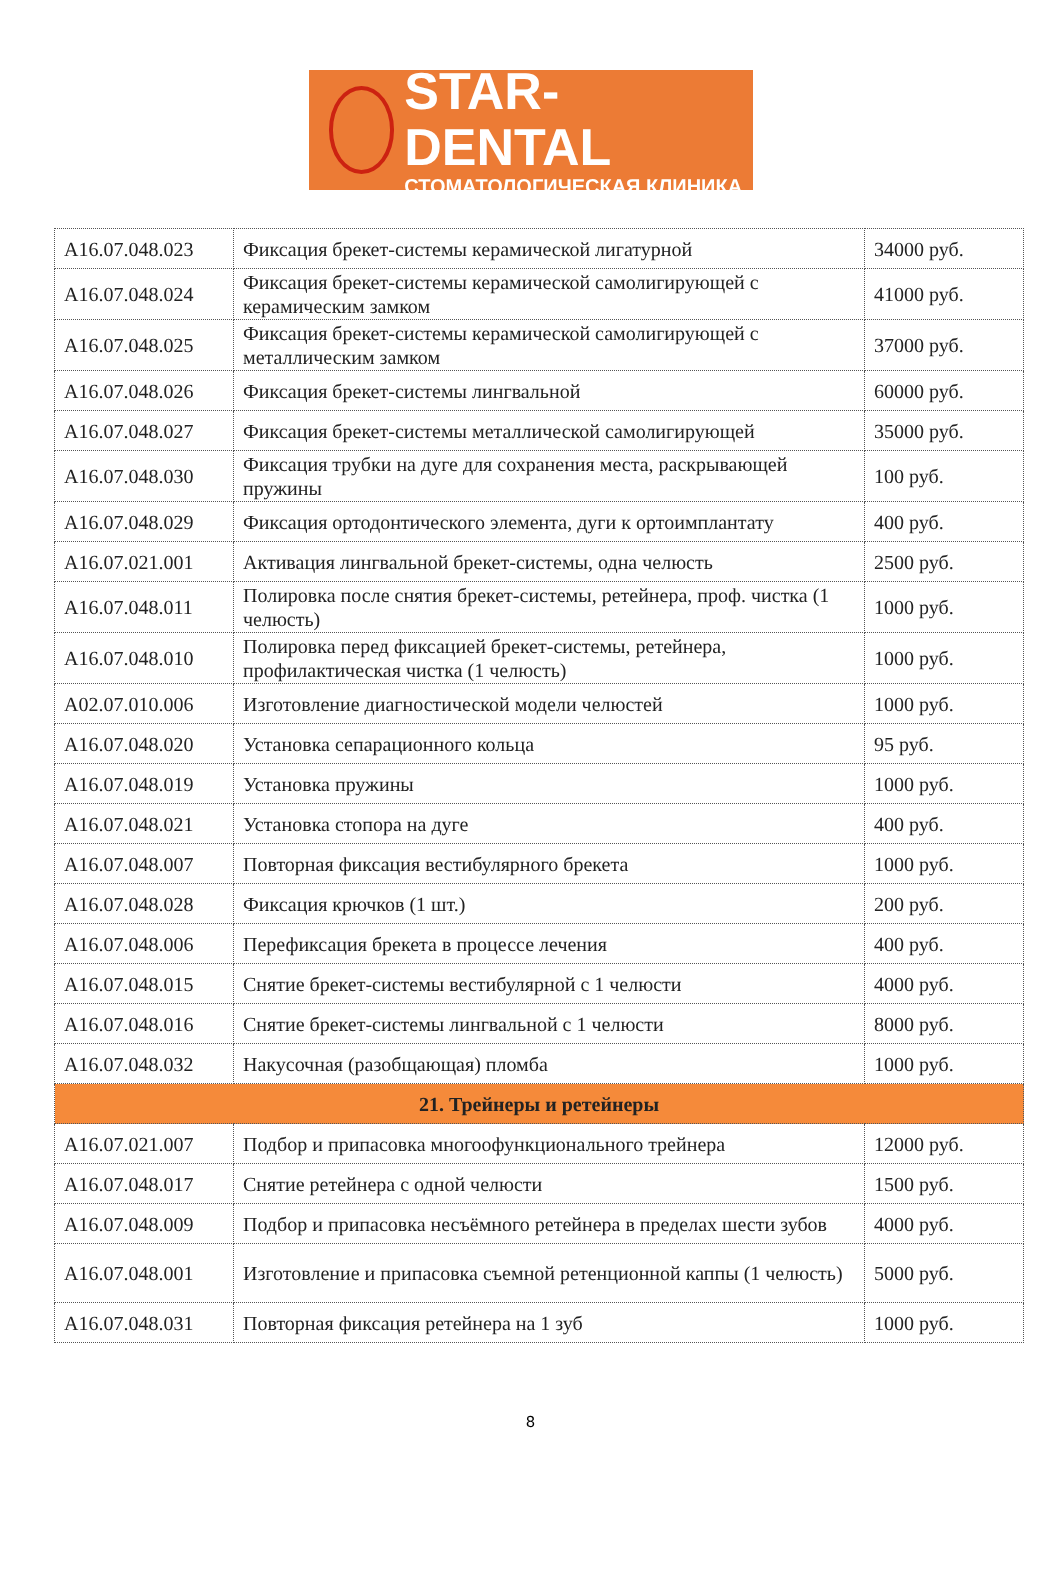STAR-DENTAL
СТОМАТОЛОГИЧЕСКАЯ КЛИНИКА
| A16.07.048.023 | Фиксация брекет-системы керамической лигатурной | 34000 руб. |
| A16.07.048.024 | Фиксация брекет-системы керамической самолигирующей с керамическим замком | 41000 руб. |
| A16.07.048.025 | Фиксация брекет-системы керамической самолигирующей с металлическим замком | 37000 руб. |
| A16.07.048.026 | Фиксация брекет-системы лингвальной | 60000 руб. |
| A16.07.048.027 | Фиксация брекет-системы металлической самолигирующей | 35000 руб. |
| A16.07.048.030 | Фиксация трубки на дуге для сохранения места, раскрывающей пружины | 100 руб. |
| A16.07.048.029 | Фиксация ортодонтического элемента, дуги к ортоимплантату | 400 руб. |
| A16.07.021.001 | Активация лингвальной брекет-системы, одна челюсть | 2500 руб. |
| A16.07.048.011 | Полировка после снятия брекет-системы, ретейнера, проф. чистка (1 челюсть) | 1000 руб. |
| A16.07.048.010 | Полировка перед фиксацией брекет-системы, ретейнера, профилактическая чистка (1 челюсть) | 1000 руб. |
| A02.07.010.006 | Изготовление диагностической модели челюстей | 1000 руб. |
| A16.07.048.020 | Установка сепарационного кольца | 95 руб. |
| A16.07.048.019 | Установка пружины | 1000 руб. |
| A16.07.048.021 | Установка стопора на дуге | 400 руб. |
| A16.07.048.007 | Повторная фиксация вестибулярного брекета | 1000 руб. |
| A16.07.048.028 | Фиксация крючков (1 шт.) | 200 руб. |
| A16.07.048.006 | Перефиксация брекета в процессе лечения | 400 руб. |
| A16.07.048.015 | Снятие брекет-системы вестибулярной с 1 челюсти | 4000 руб. |
| A16.07.048.016 | Снятие брекет-системы лингвальной с 1 челюсти | 8000 руб. |
| A16.07.048.032 | Накусочная (разобщающая) пломба | 1000 руб. |
| 21. Трейнеры и ретейнеры | | |
| A16.07.021.007 | Подбор и припасовка многоофункционального трейнера | 12000 руб. |
| A16.07.048.017 | Снятие ретейнера с одной челюсти | 1500 руб. |
| A16.07.048.009 | Подбор и припасовка несъёмного ретейнера в пределах шести зубов | 4000 руб. |
| A16.07.048.001 | Изготовление и припасовка съемной ретенционной каппы (1 челюсть) | 5000 руб. |
| A16.07.048.031 | Повторная фиксация ретейнера на 1 зуб | 1000 руб. |
8